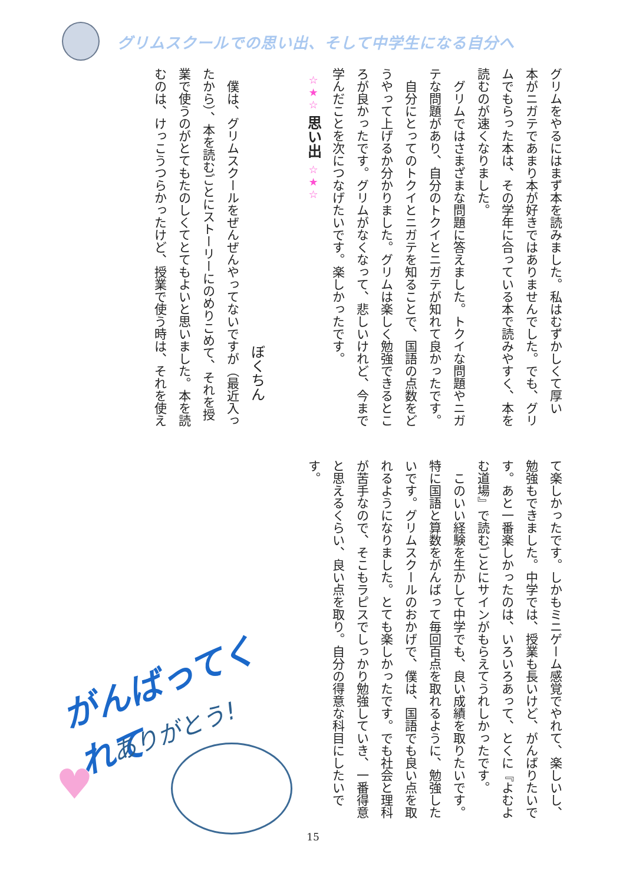グリムスクールでの思い出、そして中学生になる自分へ
グリムをやるにはまず本を読みました。私はむずかしくて厚い
本がニガテであまり本が好きではありませんでした。でも、グリ
ムでもらった本は、その学年に合っている本で読みやすく、本を
読むのが速くなりました。
　グリムではさまざまな問題に答えました。トクイな問題やニガ
テな問題があり、自分のトクイとニガテが知れて良かったです。
　自分にとってのトクイとニガテを知ることで、国語の点数をど
うやって上げるか分かりました。グリムは楽しく勉強できるとこ
ろが良かったです。グリムがなくなって、悲しいけれど、今まで
学んだことを次につなげたいです。楽しかったです。
☆★☆ 思い出 ☆★☆
ぼくちん
　僕は、グリムスクールをぜんぜんやってないですが（最近入っ
たから）、本を読むごとにストーリーにのめりこめて、それを授
業で使うのがとてもたのしくてとてもよいと思いました。本を読
むのは、けっこうつらかったけど、授業で使う時は、それを使え
て楽しかったです。しかもミニゲーム感覚でやれて、楽しいし、
勉強もできました。中学では、授業も長いけど、がんばりたいで
す。あと一番楽しかったのは、いろいろあって、とくに『よむよ
む道場』で読むごとにサインがもらえてうれしかったです。
　このいい経験を生かして中学でも、良い成績を取りたいです。
特に国語と算数をがんばって毎回百点を取れるように、勉強した
いです。グリムスクールのおかげで、僕は、国語でも良い点を取
れるようになりました。とても楽しかったです。でも社会と理科
が苦手なので、そこもラピスでしっかり勉強していき、一番得意
と思えるくらい、良い点を取り。自分の得意な科目にしたいです。
がんばってくれて
ありがとう!
♥
15